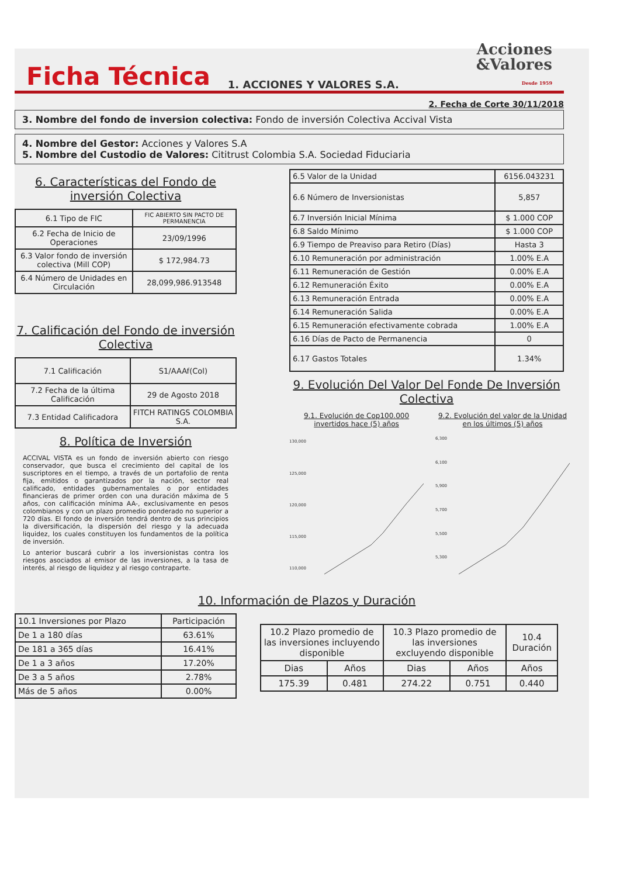Ficha Técnica
1. ACCIONES Y VALORES S.A.
Acciones
&Valores
Desde 1959
2. Fecha de Corte 30/11/2018
3. Nombre del fondo de inversion colectiva: Fondo de inversión Colectiva Accival Vista
4. Nombre del Gestor: Acciones y Valores S.A
5. Nombre del Custodio de Valores: Cititrust Colombia S.A. Sociedad Fiduciaria
6. Características del Fondo de inversión Colectiva
| 6.1 Tipo de FIC | FIC ABIERTO SIN PACTO DE PERMANENCIA |
| 6.2 Fecha de Inicio de Operaciones | 23/09/1996 |
| 6.3 Valor fondo de inversión colectiva (Mill COP) | $ 172,984.73 |
| 6.4 Número de Unidades en Circulación | 28,099,986.913548 |
7. Calificación del Fondo de inversión Colectiva
| 7.1 Calificación | S1/AAAf(Col) |
| 7.2 Fecha de la última Calificación | 29 de Agosto 2018 |
| 7.3 Entidad Calificadora | FITCH RATINGS COLOMBIA S.A. |
8. Política de Inversión
ACCIVAL VISTA es un fondo de inversión abierto con riesgo conservador, que busca el crecimiento del capital de los suscriptores en el tiempo, a través de un portafolio de renta fija, emitidos o garantizados por la nación, sector real calificado, entidades gubernamentales o por entidades financieras de primer orden con una duración máxima de 5 años, con calificación mínima AA-, exclusivamente en pesos colombianos y con un plazo promedio ponderado no superior a 720 días. El fondo de inversión tendrá dentro de sus principios la diversificación, la dispersión del riesgo y la adecuada liquidez, los cuales constituyen los fundamentos de la política de inversión.
Lo anterior buscará cubrir a los inversionistas contra los riesgos asociados al emisor de las inversiones, a la tasa de interés, al riesgo de liquidez y al riesgo contraparte.
| 6.5 Valor de la Unidad | 6156.043231 |
| 6.6 Número de Inversionistas | 5,857 |
| 6.7 Inversión Inicial Mínima | $ 1.000 COP |
| 6.8 Saldo Mínimo | $ 1.000 COP |
| 6.9 Tiempo de Preaviso para Retiro (Días) | Hasta 3 |
| 6.10 Remuneración por administración | 1.00% E.A |
| 6.11 Remuneración de Gestión | 0.00% E.A |
| 6.12 Remuneración Éxito | 0.00% E.A |
| 6.13 Remuneración Entrada | 0.00% E.A |
| 6.14 Remuneración Salida | 0.00% E.A |
| 6.15 Remuneración efectivamente cobrada | 1.00% E.A |
| 6.16 Días de Pacto de Permanencia | 0 |
| 6.17 Gastos Totales | 1.34% |
9. Evolución Del Valor Del Fonde De Inversión Colectiva
9.1. Evolución de Cop100.000 invertidos hace (5) años
130,000
125,000
120,000
115,000
110,000
9.2. Evolución del valor de la Unidad en los últimos (5) años
6,300
6,100
5,900
5,700
5,500
5,300
10. Información de Plazos y Duración
| 10.1 Inversiones por Plazo | Participación |
| De 1 a 180 días | 63.61% |
| De 181 a 365 días | 16.41% |
| De 1 a 3 años | 17.20% |
| De 3 a 5 años | 2.78% |
| Más de 5 años | 0.00% |
| 10.2 Plazo promedio de las inversiones incluyendo disponible | | 10.3 Plazo promedio de las inversiones excluyendo disponible | | 10.4 Duración |
| Dias | Años | Dias | Años | Años |
| 175.39 | 0.481 | 274.22 | 0.751 | 0.440 |